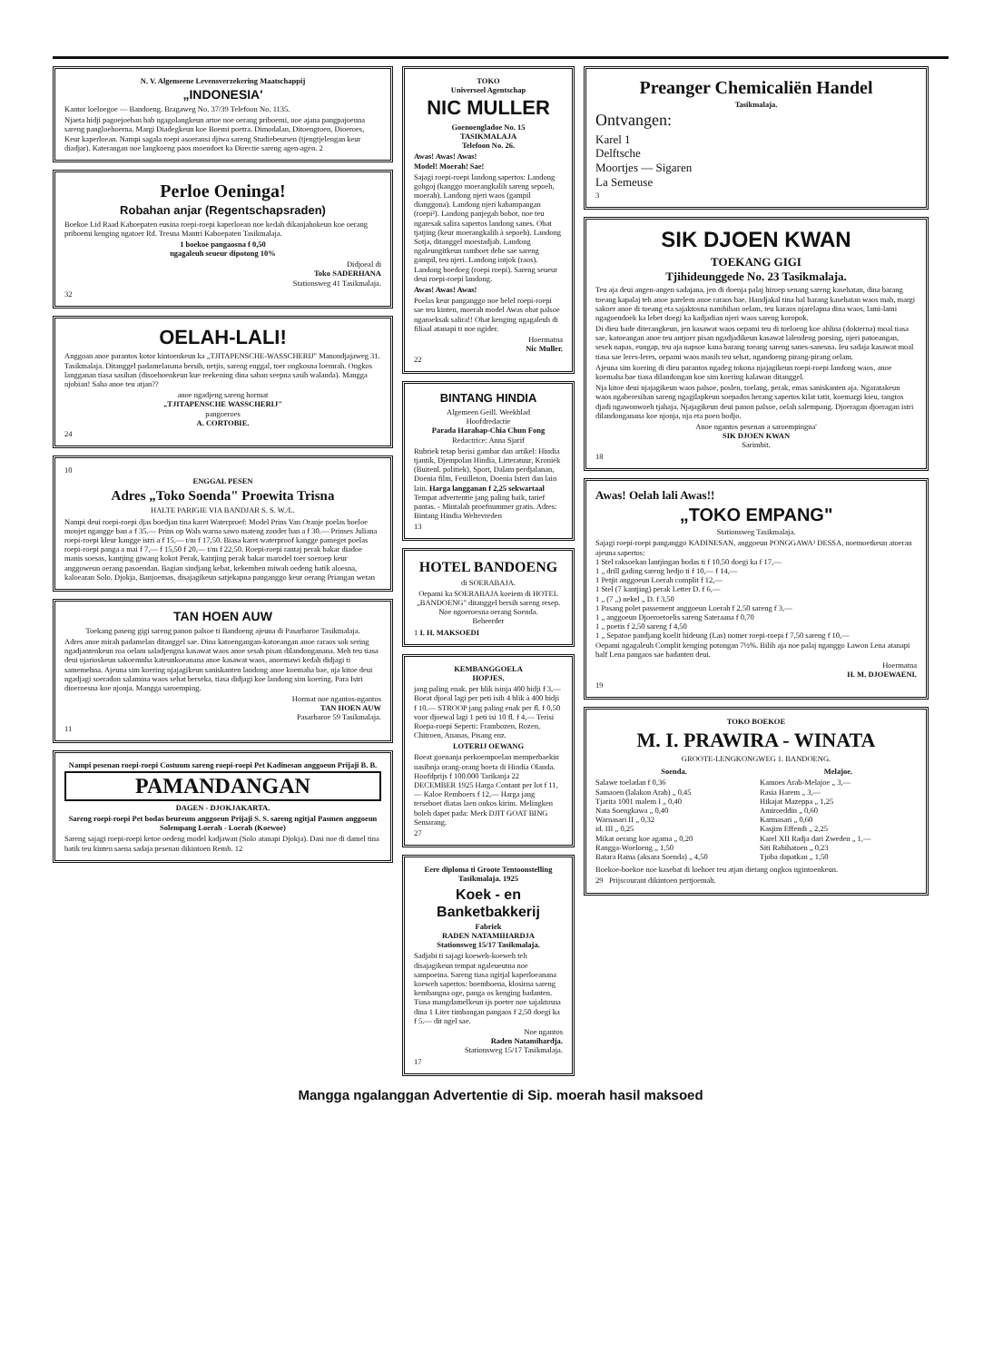N. V. Algemeene Levensverzekering Maatschappij
„INDONESIA'
Kantor loeloegoe — Bandoeng. Bragaweg No. 37/39 Telefoon No. 1135.
Njaeta hidji pagoejoeban bab ngagolangkeun artoe noe oerang priboemi, noe ajana pangpajoenna sareng pangloehoerna. Margi Diadegkeun koe Boemi poetra. Dimodalan, Ditoengtoen, Dioeroes, Keur kaperloean. Nampi sagala roepi asoeransi djiwa sareng Studiebeursen (tjengtjelengan keur diadjar). Katerangan noe langkoeng paos moendoet ka Directie sareng agen-agen. 2
Perloe Oeninga!
Robahan anjar (Regentschapsraden)
Boekoe Lid Raad Kaboepaten eusina roepi-roepi kaperloean noe kedah dikanjahokeun koe oerang priboemi kenging ngatoer Rd. Tresna Mantri Kaboepaten Tasikmalaja.
1 boekoe pangaosna f 0,50
ngagaleuh seueur dipotong 10%
Didjoeal di
Toko SADERHANA
Stationsweg 41 Tasikmalaja.
32
OELAH-LALI!
Anggoan anoe parantos kotor kintoenkeun ka „TJITAPENSCHE-WASSCHERIJ" Manondjajaweg 31. Tasikmalaja. Ditanggel padamelanana bersih, netjis, sareng enggal, toer ongkosna loemrah. Ongkos langganan tiasa sasihan (disoehoenkeun kue reekening dina saban seepna sasih walanda). Mangga njobian! Saha anoe teu atjan??
anoe ngadjeng sareng hormat
„TJITAPENSCHE WASSCHERIJ"
pangoeroes
A. CORTOBIE.
24
10
ENGGAL PESEN
Adres „Toko Soenda" Proewita Trisna
HALTE PARIGIE VIA BANDJAR S. S. W./L.
Nampi deui roepi-roepi djas boedjan tina karet Waterproef: Model Prins Van Oranje poelas boeloe monjet ngangge ban a f 35.— Prins op Wals warna sawo mateng zonder ban a f 30.— Prinses Juliana roepi-roepi kleur kangge istri a f 15,— t/m f 17,50. Biasa karet waterproof kangge pameget poelas roepi-roepi panga a mai f 7,— f 15,50 f 20,— t/m f 22,50. Roepi-roepi rantaj perak bakar diadoe manis soesas, kantjing giwang kokot Perak, kantjing perak bakar marodel toer soeroep keur anggoweun oerang pasoendan. Bagian sindjang kebat, kekemben miwah oedeng batik aloesna, kaloearan Solo, Djokja, Banjoemas, disajagikeun satjekapna panganggo keur oerang Priangan wetan
TAN HOEN AUW
Toekang paseng gigi sareng panon palsoe ti Bandoeng ajeuna di Pasarbaroe Tasikmalaja.
Adres anoe mirah padamelan ditanggel sae. Dina katoengangan-katoeangan anoe raraos sok sering ngadjantenkeun roa oelam saladjengna kasawat waos anoe sesah pisan dilandonganana. Meh teu tiasa deui njarioskeun sakoemnha kateunkoeanana anoe kasawat waos, anoemawi kedah didjagi ti samemehna. Ajeuna sim koering njajagikeun saniskanten landong anoe koemaha bae, nja kitoe deui ngadjagi soeradon salamina waos sehat berseka, tiasa didjagi koe landong sim koering. Para Istri dioeroesna koe njonja. Mangga saroemping.
Hormat noe ngantos-ngantos
TAN HOEN AUW
Pasarbaroe 59 Tasikmalaja.
11
Nampi pesenan roepi-roepi Costuum sareng roepi-roepi Pet Kadinesan anggoeun Prijaji B. B.
PAMANDANGAN
DAGEN - DJOKJAKARTA.
Sareng roepi-roepi Pet bodas beureum anggoeun Prijaji S. S. sareng ngitjal Pasmen anggoeun Solempang Loerah - Loerah (Koewoe)
Sareng sajagi roepi-roepi ketoe oedeng model kadjawan (Solo atanapi Djokja). Dasi noe di damel tina batik teu kinten saena sadaja pesenan dikintoen Remb. 12
TOKO
Universeel Agentschap
NIC MULLER
Goenoengladoe No. 15
TASIKMALAJA
Telefoon No. 26.
Awas! Awas! Awas!
Model! Moerah! Sae!
Sajagi roepi-roepi landong sapertos: Landong gohgoj (kanggo moerangkalih sareng sepoeh, moerah). Landong njeri waos (gampil dianggona). Landong njeri kabampangan (roepi²). Landong panjegah bobot, noe teu ngaresak salira sapertos landong sanes. Obat tjatjing (keur moerangkalih à sepoeh). Landong Sotja, ditanggel moestadjab. Landong ngaleungitkeun ramboet dehe sae sareng gampil, teu njeri. Landong intjok (raos). Landong boedoeg (roepi roepi). Sareng seueur deui roepi-roepi landong.
Awas! Awas! Awas!
Poelas keur panganggo noe belel roepi-roepi sae teu kinten, moerah model Awas obat palsoe ngaroeksak salira!! Obat kenging ngagaleuh di filiaal atanapi ti noe ngider.
Hoermatna
Nic Muller.
22
BINTANG HINDIA
Algemeen Geill. Weekblad
Hoofdredactie
Parada Harahap-Chia Chun Fong
Redactrice: Anna Sjarif
Rubriek tetap berisi gambar dan artikel: Hindia tjantik, Djempolan Hindia, Litteratuur, Kroniek (Buitenl. politiek), Sport, Dalam perdjalanan, Doenia film, Feuilleton, Doenia Isteri dan lain lain. Harga langganan f 2,25 sekwartaal Tempat advertentie jang paling baik, tarief pantas. - Mintalah proefnummer gratis. Adres: Bintang Hindia Weltevreden
13
HOTEL BANDOENG
di SOERABAJA.
Oepami ka SOERABAJA koeiem di HOTEL „BANDOENG" ditanggel bersih sareng resep. Noe ngoeroesna oerang Soenda.
Beheerder
1 I. H. MAKSOEDI
KEMBANGGOELA
HOPJES.
jang paling enak. per blik isinja 400 bidji f 3,— Boeat djoeal lagi per peti isih 4 blik à 400 bidji f 10.— STROOP jang paling enak per fl. f 0,50 voor djoewal lagi 1 peti isi 10 fl. f 4,— Terisi Roepa-roepi Seperti: Frambozen, Rozen, Chitroen, Ananas, Pisang enz.
LOTERIJ OEWANG
Boeat goenanja perkoempoelan memperbaekin nasibnja orang-orang boeta di Hindia Olanda. Hoofdprijs f 100.000 Tarikanja 22 DECEMBER 1925 Harga Contant per lot f 11,— Kaloe Remboers f 12,— Harga jang terseboet diatas laen onkos kirim. Melingken boleh dapet pada: Merk DJIT GOAT BING Semarang.
27
Eere diploma ti Groote Tentoonstelling Tasikmalaja. 1925
Koek - en Banketbakkerij
Fabriek
RADEN NATAMIHARDJA
Stationsweg 15/17 Tasikmalaja.
Sadjabi ti sajagi koeweh-koeweh teh disajagikeun tempat ngaleueutna noe sampoeina. Sareng tiasa ngitjal kaperloeanana koeweh sapertos: boemboena, klosirna sareng kembangna oge, panga os kenging badanten. Tiasa mangdamelkeun ijs poeter noe sajaktosna dina 1 Liter timbangan pangaos f 2,50 doegi ka f 5.— dit ngel sae.
Noe ngantos
Raden Natamihardja.
Stationsweg 15/17 Tasikmalaja.
17
Preanger Chemicaliën Handel
Tasikmalaja.
Ontvangen:
Karel 1
Delftsche
Moortjes — Sigaren
La Semeuse
3
SIK DJOEN KWAN
TOEKANG GIGI
Tjihideunggede No. 23 Tasikmalaja.
Teu aja deui angen-angen sadajana, jen di doenja palaj hiroep senang sareng kasehatan, dina barang toeang kapalaj teh anoe parelem anoe raraos bae. Handjakal tina hal barang kasehatan waos mah, margi sakoer anoe di toeang eta sajaktosna nambihan oelam, teu karaos njarelapna dina waos, lami-lami ngagoendoek ka lebet doegi ka kadjadian njeri waos sareng koropok.
Di dieu bade diterangkeun, jen kasawat waos oepami teu di toeloeng koe ahlina (dokterna) moal tiasa sae, katoeangan anoe teu antjoer pisan ngadjadikeun kasawat lalendeng poesing, njeri patoeangan, sesek napas, eungap, teu aja napsoe kana barang toeang sareng sanes-sanesna. Ieu sadaja kasawat moal tiasa sae leres-leres, oepami waos masih teu sehat, ngandoeng pirang-pirang oelam.
Ajeuna sim koering di dieu parantos ngadeg tokona njajagikeun roepi-roepi landong waos, anoe koemaha bae tiasa dilandongan koe sim koering kalawan ditanggel.
Nja kitoe deui njajagikeun waos palsoe, poslen, toelang, perak, emas saniskanten aja. Ngaratakeun waos ngaberesihan sareng ngagilapkeun soepados herang sapertos kilat tatit, koemargi kieu, tangtos djadi ngawonwoeh tjahaja. Njajagikeun deui panon palsoe, oelah salempang. Djoeragan djoeragan istri dilandonganana koe njonja, nja eta poen bodjo.
Anoe ngantos pesenan a saroempingna'
SIK DJOEN KWAN
Sarimbit.
18
Awas! Oelah lali Awas!!
„TOKO EMPANG"
Stationsweg Tasikmalaja.
Sajagi roepi-roepi panganggo KADINESAN, anggoeun PONGGAWA² DESSA, noemoetkeun atoeran ajeuna sapertos:
1 Stel raksoekan lantjingan bodas ti f 10,50 doegi ka f 17,—
1 „ drill gading sareng hedjo ti f 10,— f 14,—
1 Petjit anggoeun Loerah complit f 12,—
1 Stel (7 kantjing) perak Letter D. f 6,—
1 „ (7 „) nekel „ D. f 3,50
1 Pasang polet passement anggoeun Loerah f 2,50 sareng f 3,—
1 „ anggoeun Djoeroetoelis sareng Sateraana f 0,70
1 „ poetis f 2,50 sareng f 4,50
1 „ Sepatoe pandjang koelit hideung (Las) nomer roepi-roepi f 7,50 sareng f 10,—
Oepami ngagaleuh Complit kenging potongan 7½%. Bilih aja noe palaj nganggo Lawon Lena atanapi half Lena pangaos sae badanten deui.
Hoermatna
H. M. DJOEWAENI.
19
TOKO BOEKOE
M. I. PRAWIRA - WINATA
GROOTE-LENGKONGWEG 1. BANDOENG.
Soenda.
Salawe toeladan f 0,36
Samaoen (lalakon Arab) „ 0,45
Tjarita 1001 malem I „ 0,40
Nata Soengkawa „ 0,40
Warnasari II „ 0,32
id. III „ 0,25
Mikat oerang koe agama „ 0,20
Rangga-Woeloeng „ 1,50
Batara Rama (aksara Soenda) „ 4,50
Melajoe.
Kamoes Arab-Melajoe „ 3,—
Rasia Harem „ 3,—
Hikajat Mazeppa „ 1,25
Amiroeddin „ 0,60
Karmasari „ 0,60
Kasjim Effendi „ 2,25
Karel XII Radja dari Zweden „ 1,—
Siti Rabihatoen „ 0,23
Tjoba dapatkan „ 1,50
Boekoe-boekoe noe kasebat di loehoer teu atjan dietang ongkos ngintoenkeun.
29 Prijscourant dikintoen pertjoemah.
Mangga ngalanggan Advertentie di Sip. moerah hasil maksoed